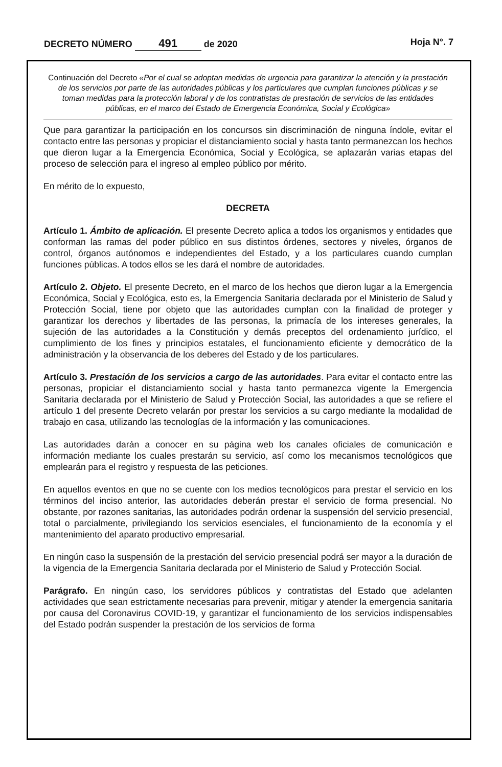DECRETO NÚMERO 491 de 2020 Hoja N°. 7
Continuación del Decreto «Por el cual se adoptan medidas de urgencia para garantizar la atención y la prestación de los servicios por parte de las autoridades públicas y los particulares que cumplan funciones públicas y se toman medidas para la protección laboral y de los contratistas de prestación de servicios de las entidades públicas, en el marco del Estado de Emergencia Económica, Social y Ecológica»
Que para garantizar la participación en los concursos sin discriminación de ninguna índole, evitar el contacto entre las personas y propiciar el distanciamiento social y hasta tanto permanezcan los hechos que dieron lugar a la Emergencia Económica, Social y Ecológica, se aplazarán varias etapas del proceso de selección para el ingreso al empleo público por mérito.
En mérito de lo expuesto,
DECRETA
Artículo 1. Ámbito de aplicación. El presente Decreto aplica a todos los organismos y entidades que conforman las ramas del poder público en sus distintos órdenes, sectores y niveles, órganos de control, órganos autónomos e independientes del Estado, y a los particulares cuando cumplan funciones públicas. A todos ellos se les dará el nombre de autoridades.
Artículo 2. Objeto. El presente Decreto, en el marco de los hechos que dieron lugar a la Emergencia Económica, Social y Ecológica, esto es, la Emergencia Sanitaria declarada por el Ministerio de Salud y Protección Social, tiene por objeto que las autoridades cumplan con la finalidad de proteger y garantizar los derechos y libertades de las personas, la primacía de los intereses generales, la sujeción de las autoridades a la Constitución y demás preceptos del ordenamiento jurídico, el cumplimiento de los fines y principios estatales, el funcionamiento eficiente y democrático de la administración y la observancia de los deberes del Estado y de los particulares.
Artículo 3. Prestación de los servicios a cargo de las autoridades. Para evitar el contacto entre las personas, propiciar el distanciamiento social y hasta tanto permanezca vigente la Emergencia Sanitaria declarada por el Ministerio de Salud y Protección Social, las autoridades a que se refiere el artículo 1 del presente Decreto velarán por prestar los servicios a su cargo mediante la modalidad de trabajo en casa, utilizando las tecnologías de la información y las comunicaciones.
Las autoridades darán a conocer en su página web los canales oficiales de comunicación e información mediante los cuales prestarán su servicio, así como los mecanismos tecnológicos que emplearán para el registro y respuesta de las peticiones.
En aquellos eventos en que no se cuente con los medios tecnológicos para prestar el servicio en los términos del inciso anterior, las autoridades deberán prestar el servicio de forma presencial. No obstante, por razones sanitarias, las autoridades podrán ordenar la suspensión del servicio presencial, total o parcialmente, privilegiando los servicios esenciales, el funcionamiento de la economía y el mantenimiento del aparato productivo empresarial.
En ningún caso la suspensión de la prestación del servicio presencial podrá ser mayor a la duración de la vigencia de la Emergencia Sanitaria declarada por el Ministerio de Salud y Protección Social.
Parágrafo. En ningún caso, los servidores públicos y contratistas del Estado que adelanten actividades que sean estrictamente necesarias para prevenir, mitigar y atender la emergencia sanitaria por causa del Coronavirus COVID-19, y garantizar el funcionamiento de los servicios indispensables del Estado podrán suspender la prestación de los servicios de forma